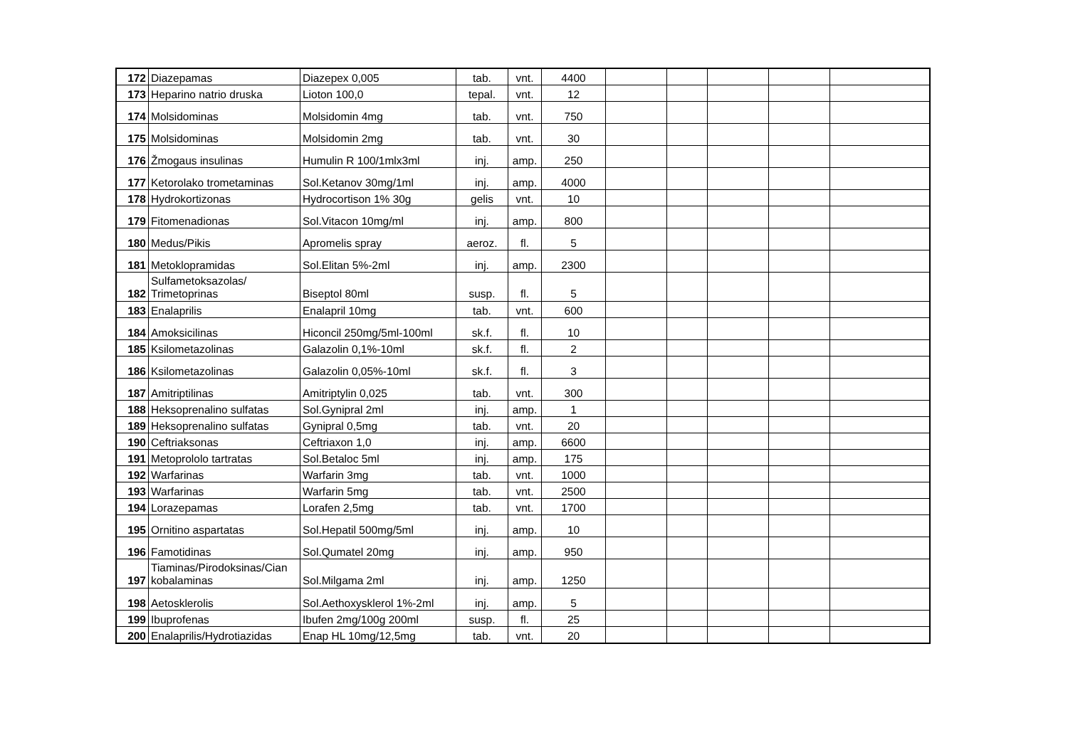| 172 | Diazepamas | Diazepex 0,005 | tab. | vnt. | 4400 | | | | | |
| 173 | Heparino natrio druska | Lioton 100,0 | tepal. | vnt. | 12 | | | | | |
| 174 | Molsidominas | Molsidomin 4mg | tab. | vnt. | 750 | | | | | |
| 175 | Molsidominas | Molsidomin 2mg | tab. | vnt. | 30 | | | | | |
| 176 | Žmogaus insulinas | Humulin R 100/1mlx3ml | inj. | amp. | 250 | | | | | |
| 177 | Ketorolako trometaminas | Sol.Ketanov 30mg/1ml | inj. | amp. | 4000 | | | | | |
| 178 | Hydrokortizonas | Hydrocortison 1% 30g | gelis | vnt. | 10 | | | | | |
| 179 | Fitomenadionas | Sol.Vitacon 10mg/ml | inj. | amp. | 800 | | | | | |
| 180 | Medus/Pikis | Apromelis spray | aeroz. | fl. | 5 | | | | | |
| 181 | Metoklopramidas | Sol.Elitan 5%-2ml | inj. | amp. | 2300 | | | | | |
| 182 | Sulfametoksazolas/ Trimetoprinas | Biseptol 80ml | susp. | fl. | 5 | | | | | |
| 183 | Enalaprilis | Enalapril 10mg | tab. | vnt. | 600 | | | | | |
| 184 | Amoksicilinas | Hiconcil 250mg/5ml-100ml | sk.f. | fl. | 10 | | | | | |
| 185 | Ksilometazolinas | Galazolin 0,1%-10ml | sk.f. | fl. | 2 | | | | | |
| 186 | Ksilometazolinas | Galazolin 0,05%-10ml | sk.f. | fl. | 3 | | | | | |
| 187 | Amitriptilinas | Amitriptylin 0,025 | tab. | vnt. | 300 | | | | | |
| 188 | Heksoprenalino sulfatas | Sol.Gynipral 2ml | inj. | amp. | 1 | | | | | |
| 189 | Heksoprenalino sulfatas | Gynipral 0,5mg | tab. | vnt. | 20 | | | | | |
| 190 | Ceftriaksonas | Ceftriaxon 1,0 | inj. | amp. | 6600 | | | | | |
| 191 | Metoprololo tartratas | Sol.Betaloc 5ml | inj. | amp. | 175 | | | | | |
| 192 | Warfarinas | Warfarin 3mg | tab. | vnt. | 1000 | | | | | |
| 193 | Warfarinas | Warfarin 5mg | tab. | vnt. | 2500 | | | | | |
| 194 | Lorazepamas | Lorafen 2,5mg | tab. | vnt. | 1700 | | | | | |
| 195 | Ornitino aspartatas | Sol.Hepatil 500mg/5ml | inj. | amp. | 10 | | | | | |
| 196 | Famotidinas | Sol.Qumatel 20mg | inj. | amp. | 950 | | | | | |
| 197 | Tiaminas/Pirodoksinas/Cian kobalaminas | Sol.Milgama 2ml | inj. | amp. | 1250 | | | | | |
| 198 | Aetosklerolis | Sol.Aethoxysklerol 1%-2ml | inj. | amp. | 5 | | | | | |
| 199 | Ibuprofenas | Ibufen 2mg/100g 200ml | susp. | fl. | 25 | | | | | |
| 200 | Enalaprilis/Hydrotiazidas | Enap HL 10mg/12,5mg | tab. | vnt. | 20 | | | | | |